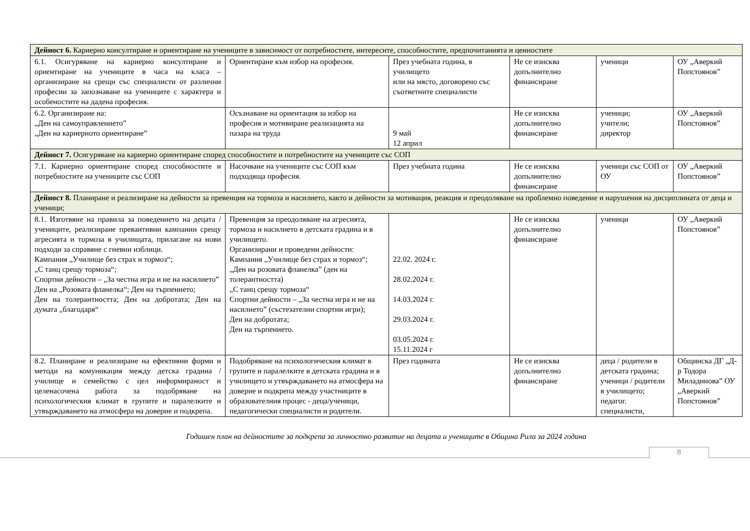| Дейност 6. Кариерно консултиране и ориентиране на учениците в зависимост от потребностите, интересите, способностите, предпочитанията и ценностите | | | | | |
| 6.1. Осигуряване на кариерно консултиране и ориентиране на учениците в часа на класа – организиране на срещи със специалисти от различни професии за запознаване на учениците с характера и особеностите на дадена професия. | Ориентиране към избор на професия. | През учебната година, в училището или на място, договорено със съответните специалисти | Не се изисква допълнително финансиране | ученици | ОУ „Аверкий Попстоянов” |
| 6.2. Организиране на: „Ден на самоуправлението” „Ден на кариерното ориентиране” | Осъзнаване на ориентация за избор на професия и мотивиране реализацията на пазара на труда | 9 май 12 април | Не се изисква допълнително финансиране | ученици; учители; директор | ОУ „Аверкий Попстоянов” |
| Дейност 7. Осигуряване на кариерно ориентиране според способностите и потребностите на учениците със СОП | | | | | |
| 7.1. Кариерно ориентиране според способностите и потребностите на учениците със СОП | Насочване на учениците със СОП към подходяща професия. | През учебната година | Не се изисква допълнително финансиране | ученици със СОП от ОУ | ОУ „Аверкий Попстоянов” |
| Дейност 8. Планиране и реализиране на дейности за превенция на тормоза и насилието, както и дейности за мотивация, реакция и преодоляване на проблемно поведение и нарушения на дисциплината от деца и ученици; | | | | | |
| 8.1. Изготвяне на правила за поведението на децата / учениците, реализиране превантивни кампании срещу агресията и тормоза в училищата, прилагане на нови подходи за справяне с гневни изблици. Кампания „Училище без страх и тормоз“; „С танц срещу тормоза“; Спортни дейности – „За честна игра и не на насилието” Ден на „Розовата фланелка“; Ден на търпението; Ден на толерантността; Ден на добротата; Ден на думата „благодаря“ | Превенция за преодоляване на агресията, тормоза и насилието в детската градина и в училището. Организирани и проведени дейности: Кампания „Училище без страх и тормоз“; „Ден на розовата фланелка” (ден на толерантността) „С танц срещу тормоза“ Спортни дейности – „За честна игра и не на насилието” (състезателни спортни игри); Ден на добротата; Ден на търпението. | 22.02. 2024 г. 28.02.2024 г. 14.03.2024 г. 29.03.2024 г. 03.05.2024 г. 15.11.2024 г | Не се изисква допълнително финансиране | ученици | ОУ „Аверкий Попстоянов” |
| 8.2. Планиране и реализиране на ефективни форми и методи на комуникация между детска градина / училище и семейство с цел информираност и целенасочена работа за подобряване на психологическия климат в групите и паралелките и утвърждаването на атмосфера на доверие и подкрепа. | Подобряване на психологическия климат в групите и паралелките в детската градина и в училището и утвърждаването на атмосфера на доверие и подкрепа между участниците в образователния процес - деца/ученици, педагогически специалисти и родители. | През годината | Не се изисква допълнително финансиране | деца / родители в детската градина; ученици / родители в училището; педагог. специалисти, | Общинска ДГ „Д-р Тодора Миладинова” ОУ „Аверкий Попстоянов” |
Годишен план на дейностите за подкрепа за личностно развитие на децата и учениците в Община Рила за 2024 година
8